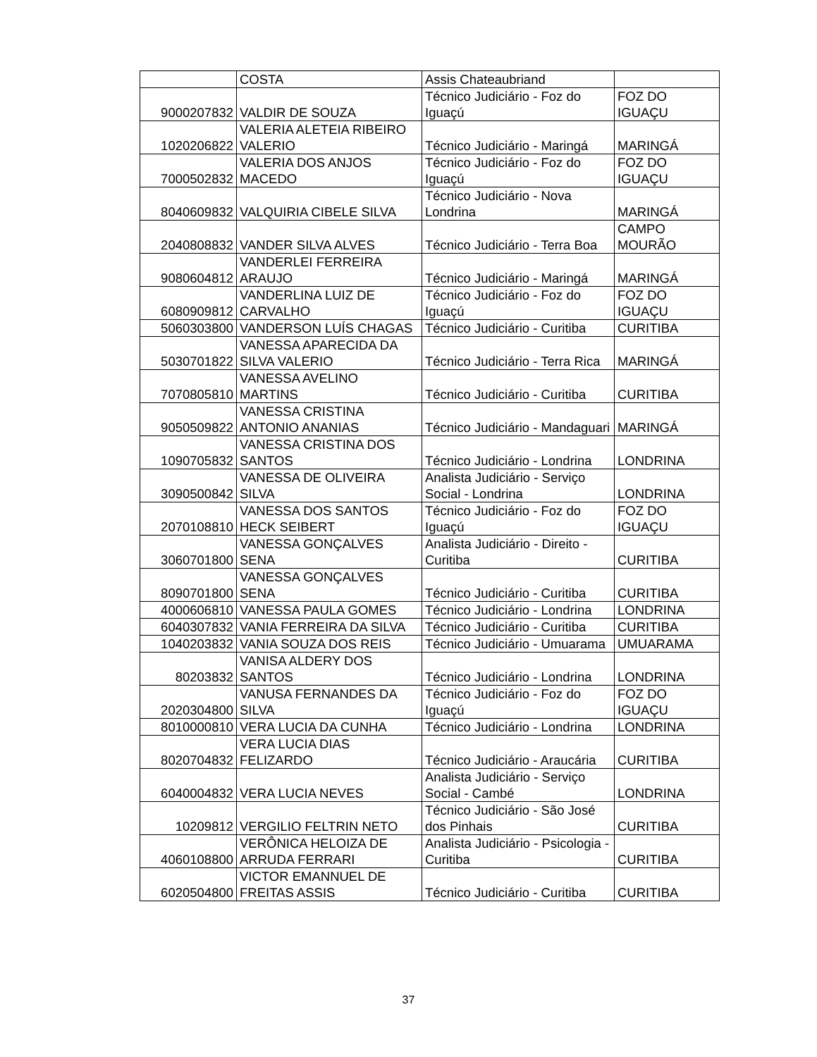| | COSTA | Assis Chateaubriand | |
| 9000207832 | VALDIR DE SOUZA | Técnico Judiciário - Foz do Iguaçú | FOZ DO IGUAÇU |
| 1020206822 | VALERIA ALETEIA RIBEIRO VALERIO | Técnico Judiciário - Maringá | MARINGÁ |
| 7000502832 | VALERIA DOS ANJOS MACEDO | Técnico Judiciário - Foz do Iguaçú | FOZ DO IGUAÇU |
| 8040609832 | VALQUIRIA CIBELE SILVA | Técnico Judiciário - Nova Londrina | MARINGÁ |
| 2040808832 | VANDER SILVA ALVES | Técnico Judiciário - Terra Boa | CAMPO MOURÃO |
| 9080604812 | VANDERLEI FERREIRA ARAUJO | Técnico Judiciário - Maringá | MARINGÁ |
| 6080909812 | VANDERLINA LUIZ DE CARVALHO | Técnico Judiciário - Foz do Iguaçú | FOZ DO IGUAÇU |
| 5060303800 | VANDERSON LUÍS CHAGAS | Técnico Judiciário - Curitiba | CURITIBA |
| 5030701822 | VANESSA APARECIDA DA SILVA VALERIO | Técnico Judiciário - Terra Rica | MARINGÁ |
| 7070805810 | VANESSA AVELINO MARTINS | Técnico Judiciário - Curitiba | CURITIBA |
| 9050509822 | VANESSA CRISTINA ANTONIO ANANIAS | Técnico Judiciário - Mandaguari | MARINGÁ |
| 1090705832 | VANESSA CRISTINA DOS SANTOS | Técnico Judiciário - Londrina | LONDRINA |
| 3090500842 | VANESSA DE OLIVEIRA SILVA | Analista Judiciário - Serviço Social - Londrina | LONDRINA |
| 2070108810 | VANESSA DOS SANTOS HECK SEIBERT | Técnico Judiciário - Foz do Iguaçú | FOZ DO IGUAÇU |
| 3060701800 | VANESSA GONÇALVES SENA | Analista Judiciário - Direito - Curitiba | CURITIBA |
| 8090701800 | VANESSA GONÇALVES SENA | Técnico Judiciário - Curitiba | CURITIBA |
| 4000606810 | VANESSA PAULA GOMES | Técnico Judiciário - Londrina | LONDRINA |
| 6040307832 | VANIA FERREIRA DA SILVA | Técnico Judiciário - Curitiba | CURITIBA |
| 1040203832 | VANIA SOUZA DOS REIS | Técnico Judiciário - Umuarama | UMUARAMA |
| 80203832 | VANISA ALDERY DOS SANTOS | Técnico Judiciário - Londrina | LONDRINA |
| 2020304800 | VANUSA FERNANDES DA SILVA | Técnico Judiciário - Foz do Iguaçú | FOZ DO IGUAÇU |
| 8010000810 | VERA LUCIA DA CUNHA | Técnico Judiciário - Londrina | LONDRINA |
| 8020704832 | VERA LUCIA DIAS FELIZARDO | Técnico Judiciário - Araucária | CURITIBA |
| 6040004832 | VERA LUCIA NEVES | Analista Judiciário - Serviço Social - Cambé | LONDRINA |
| 10209812 | VERGILIO FELTRIN NETO | Técnico Judiciário - São José dos Pinhais | CURITIBA |
| 4060108800 | VERÔNICA HELOIZA DE ARRUDA FERRARI | Analista Judiciário - Psicologia - Curitiba | CURITIBA |
| 6020504800 | VICTOR EMANNUEL DE FREITAS ASSIS | Técnico Judiciário - Curitiba | CURITIBA |
37